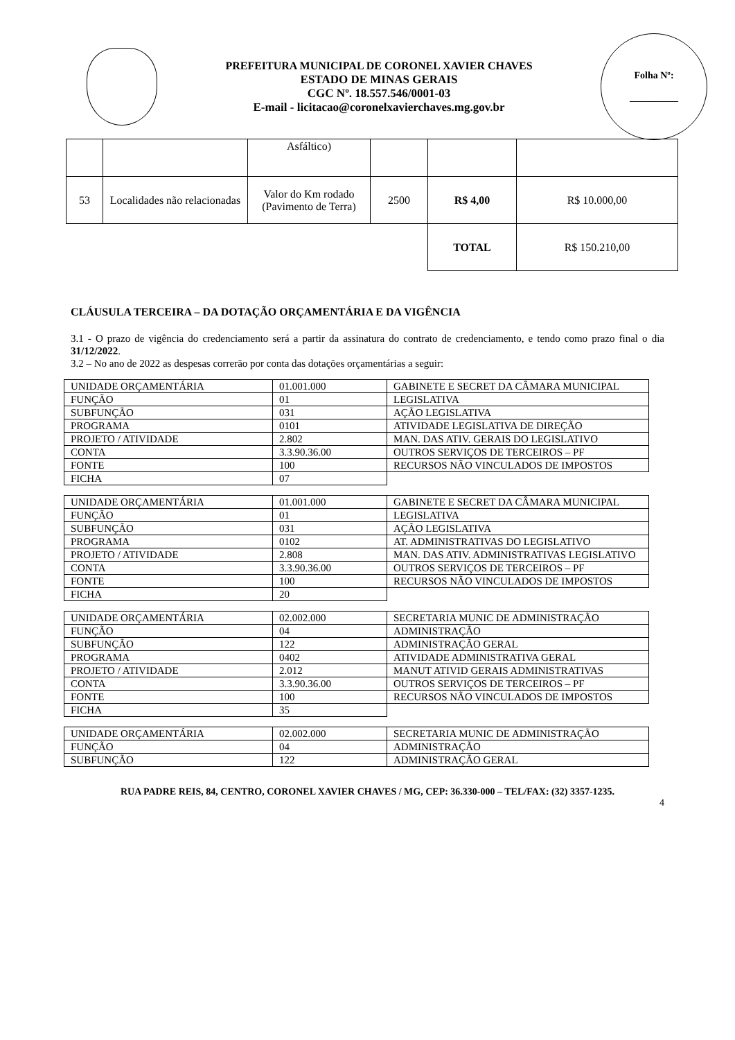PREFEITURA MUNICIPAL DE CORONEL XAVIER CHAVES
ESTADO DE MINAS GERAIS
CGC Nº. 18.557.546/0001-03
E-mail - licitacao@coronelxavierchaves.mg.gov.br
Folha Nº:
__________
| | | Asfáltico) | | | |
| 53 | Localidades não relacionadas | Valor do Km rodado (Pavimento de Terra) | 2500 | R$ 4,00 | R$ 10.000,00 |
| | | | | TOTAL | R$ 150.210,00 |
CLÁUSULA TERCEIRA – DA DOTAÇÃO ORÇAMENTÁRIA E DA VIGÊNCIA
3.1 - O prazo de vigência do credenciamento será a partir da assinatura do contrato de credenciamento, e tendo como prazo final o dia 31/12/2022.
3.2 – No ano de 2022 as despesas correrão por conta das dotações orçamentárias a seguir:
| UNIDADE ORÇAMENTÁRIA | 01.001.000 | GABINETE E SECRET DA CÂMARA MUNICIPAL |
| FUNÇÃO | 01 | LEGISLATIVA |
| SUBFUNÇÃO | 031 | AÇÃO LEGISLATIVA |
| PROGRAMA | 0101 | ATIVIDADE LEGISLATIVA DE DIREÇÃO |
| PROJETO / ATIVIDADE | 2.802 | MAN. DAS ATIV. GERAIS DO LEGISLATIVO |
| CONTA | 3.3.90.36.00 | OUTROS SERVIÇOS DE TERCEIROS – PF |
| FONTE | 100 | RECURSOS NÃO VINCULADOS DE IMPOSTOS |
| FICHA | 07 | |
| UNIDADE ORÇAMENTÁRIA | 01.001.000 | GABINETE E SECRET DA CÂMARA MUNICIPAL |
| FUNÇÃO | 01 | LEGISLATIVA |
| SUBFUNÇÃO | 031 | AÇÃO LEGISLATIVA |
| PROGRAMA | 0102 | AT. ADMINISTRATIVAS DO LEGISLATIVO |
| PROJETO / ATIVIDADE | 2.808 | MAN. DAS ATIV. ADMINISTRATIVAS LEGISLATIVO |
| CONTA | 3.3.90.36.00 | OUTROS SERVIÇOS DE TERCEIROS – PF |
| FONTE | 100 | RECURSOS NÃO VINCULADOS DE IMPOSTOS |
| FICHA | 20 | |
| UNIDADE ORÇAMENTÁRIA | 02.002.000 | SECRETARIA MUNIC DE ADMINISTRAÇÃO |
| FUNÇÃO | 04 | ADMINISTRAÇÃO |
| SUBFUNÇÃO | 122 | ADMINISTRAÇÃO GERAL |
| PROGRAMA | 0402 | ATIVIDADE ADMINISTRATIVA GERAL |
| PROJETO / ATIVIDADE | 2.012 | MANUT ATIVID GERAIS ADMINISTRATIVAS |
| CONTA | 3.3.90.36.00 | OUTROS SERVIÇOS DE TERCEIROS – PF |
| FONTE | 100 | RECURSOS NÃO VINCULADOS DE IMPOSTOS |
| FICHA | 35 | |
| UNIDADE ORÇAMENTÁRIA | 02.002.000 | SECRETARIA MUNIC DE ADMINISTRAÇÃO |
| FUNÇÃO | 04 | ADMINISTRAÇÃO |
| SUBFUNÇÃO | 122 | ADMINISTRAÇÃO GERAL |
RUA PADRE REIS, 84, CENTRO, CORONEL XAVIER CHAVES / MG, CEP: 36.330-000 – TEL/FAX: (32) 3357-1235.
4